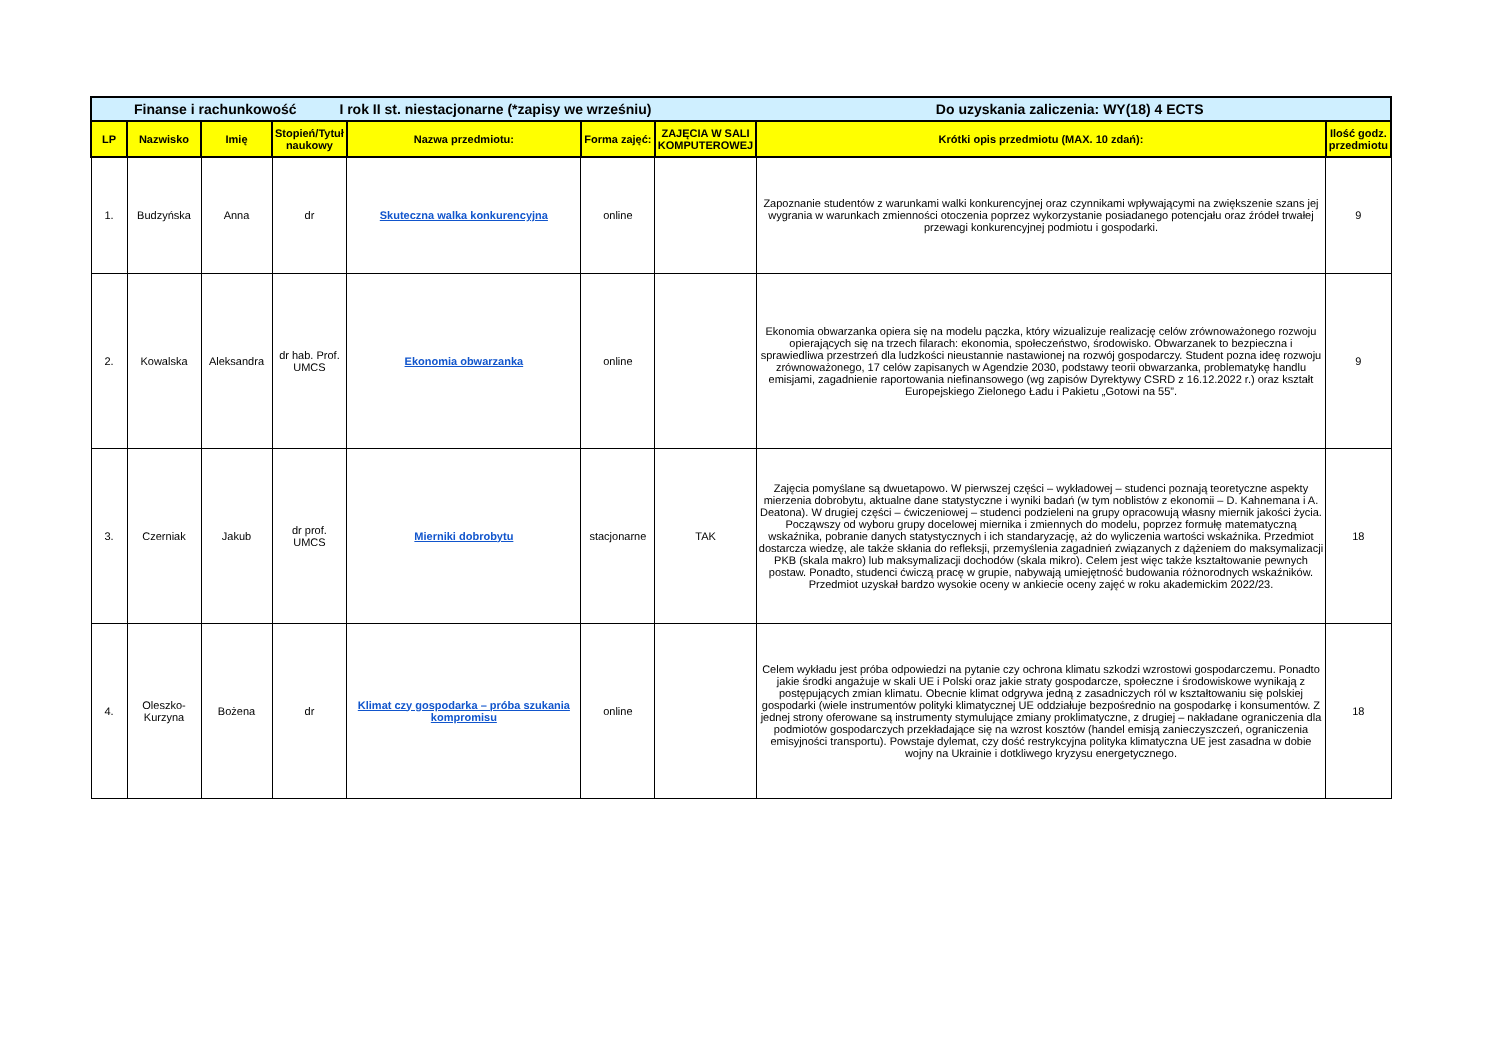| Finanse i rachunkowość I rok II st. niestacjonarne (*zapisy we wrześniu) Do uzyskania zaliczenia: WY(18) 4 ECTS | | | | | | | | |
| LP | Nazwisko | Imię | Stopień/Tytuł naukowy | Nazwa przedmiotu: | Forma zajęć: | ZAJĘCIA W SALI KOMPUTEROWEJ | Krótki opis przedmiotu (MAX. 10 zdań): | Ilość godz. przedmiotu |
| 1. | Budzyńska | Anna | dr | Skuteczna walka konkurencyjna | online | | Zapoznanie studentów z warunkami walki konkurencyjnej oraz czynnikami wpływającymi na zwiększenie szans jej wygrania w warunkach zmienności otoczenia poprzez wykorzystanie posiadanego potencjału oraz źródeł trwałej przewagi konkurencyjnej podmiotu i gospodarki. | 9 |
| 2. | Kowalska | Aleksandra | dr hab. Prof. UMCS | Ekonomia obwarzanka | online | | Ekonomia obwarzanka opiera się na modelu pączka, który wizualizuje realizację celów zrównoważonego rozwoju opierających się na trzech filarach: ekonomia, społeczeństwo, środowisko. Obwarzanek to bezpieczna i sprawiedliwa przestrzeń dla ludzkości nieustannie nastawionej na rozwój gospodarczy. Student pozna ideę rozwoju zrównoważonego, 17 celów zapisanych w Agendzie 2030, podstawy teorii obwarzanka, problematykę handlu emisjami, zagadnienie raportowania niefinansowego (wg zapisów Dyrektywy CSRD z 16.12.2022 r.) oraz kształt Europejskiego Zielonego Ładu i Pakietu „Gotowi na 55”. | 9 |
| 3. | Czerniak | Jakub | dr prof. UMCS | Mierniki dobrobytu | stacjonarne | TAK | Zajęcia pomyślane są dwuetapowo. W pierwszej części – wykładowej – studenci poznają teoretyczne aspekty mierzenia dobrobytu, aktualne dane statystyczne i wyniki badań (w tym noblistów z ekonomii – D. Kahnemana i A. Deatona). W drugiej części – ćwiczeniowej – studenci podzieleni na grupy opracowują własny miernik jakości życia. Począwszy od wyboru grupy docelowej miernika i zmiennych do modelu, poprzez formułę matematyczną wskaźnika, pobranie danych statystycznych i ich standaryzację, aż do wyliczenia wartości wskaźnika. Przedmiot dostarcza wiedzę, ale także skłania do refleksji, przemyślenia zagadnień związanych z dążeniem do maksymalizacji PKB (skala makro) lub maksymalizacji dochodów (skala mikro). Celem jest więc także kształtowanie pewnych postaw. Ponadto, studenci ćwiczą pracę w grupie, nabywają umiejętność budowania różnorodnych wskaźników. Przedmiot uzyskał bardzo wysokie oceny w ankiecie oceny zajęć w roku akademickim 2022/23. | 18 |
| 4. | Oleszko-Kurzyna | Bożena | dr | Klimat czy gospodarka – próba szukania kompromisu | online | | Celem wykładu jest próba odpowiedzi na pytanie czy ochrona klimatu szkodzi wzrostowi gospodarczemu. Ponadto jakie środki angażuje w skali UE i Polski oraz jakie straty gospodarcze, społeczne i środowiskowe wynikają z postępujących zmian klimatu. Obecnie klimat odgrywa jedną z zasadniczych ról w kształtowaniu się polskiej gospodarki (wiele instrumentów polityki klimatycznej UE oddziałuje bezpośrednio na gospodarkę i konsumentów. Z jednej strony oferowane są instrumenty stymulujące zmiany proklimatyczne, z drugiej – nakładane ograniczenia dla podmiotów gospodarczych przekładające się na wzrost kosztów (handel emisją zanieczyszczeń, ograniczenia emisyjności transportu). Powstaje dylemat, czy dość restrykcyjna polityka klimatyczna UE jest zasadna w dobie wojny na Ukrainie i dotkliwego kryzysu energetycznego. | 18 |